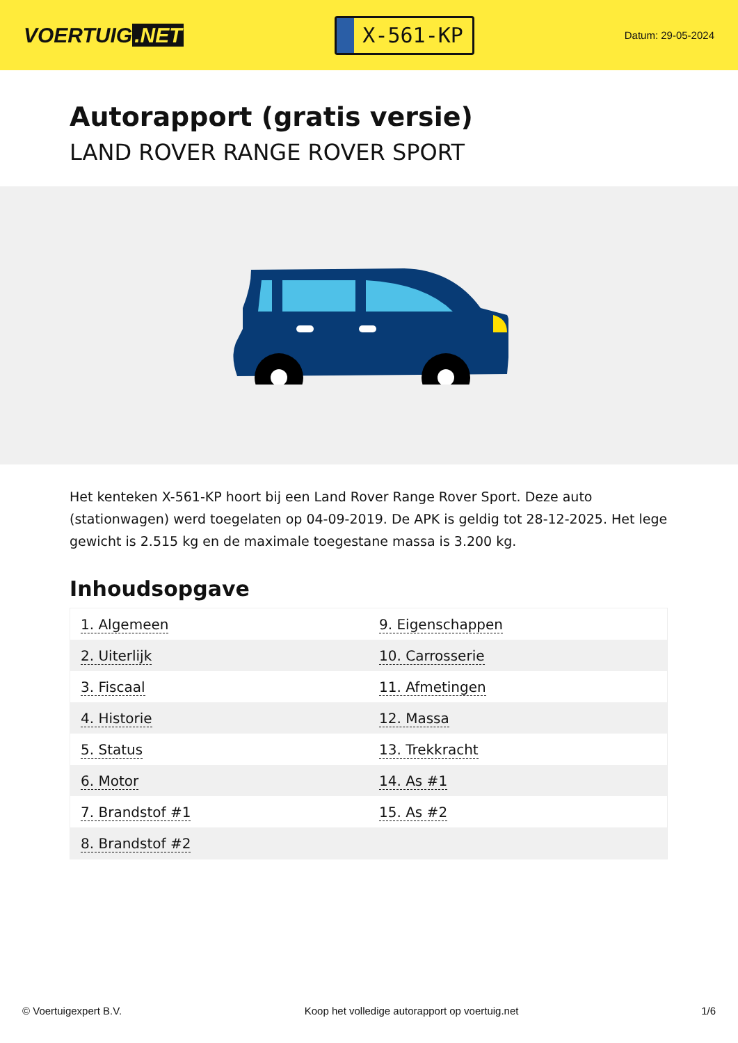VOERTUIG.NET
X-561-KP
Datum: 29-05-2024
Autorapport (gratis versie)
LAND ROVER RANGE ROVER SPORT
Het kenteken X-561-KP hoort bij een Land Rover Range Rover Sport. Deze auto (stationwagen) werd toegelaten op 04-09-2019. De APK is geldig tot 28-12-2025. Het lege gewicht is 2.515 kg en de maximale toegestane massa is 3.200 kg.
Inhoudsopgave
| 1. Algemeen | 9. Eigenschappen |
| 2. Uiterlijk | 10. Carrosserie |
| 3. Fiscaal | 11. Afmetingen |
| 4. Historie | 12. Massa |
| 5. Status | 13. Trekkracht |
| 6. Motor | 14. As #1 |
| 7. Brandstof #1 | 15. As #2 |
| 8. Brandstof #2 | |
© Voertuigexpert B.V. Koop het volledige autorapport op voertuig.net 1/6